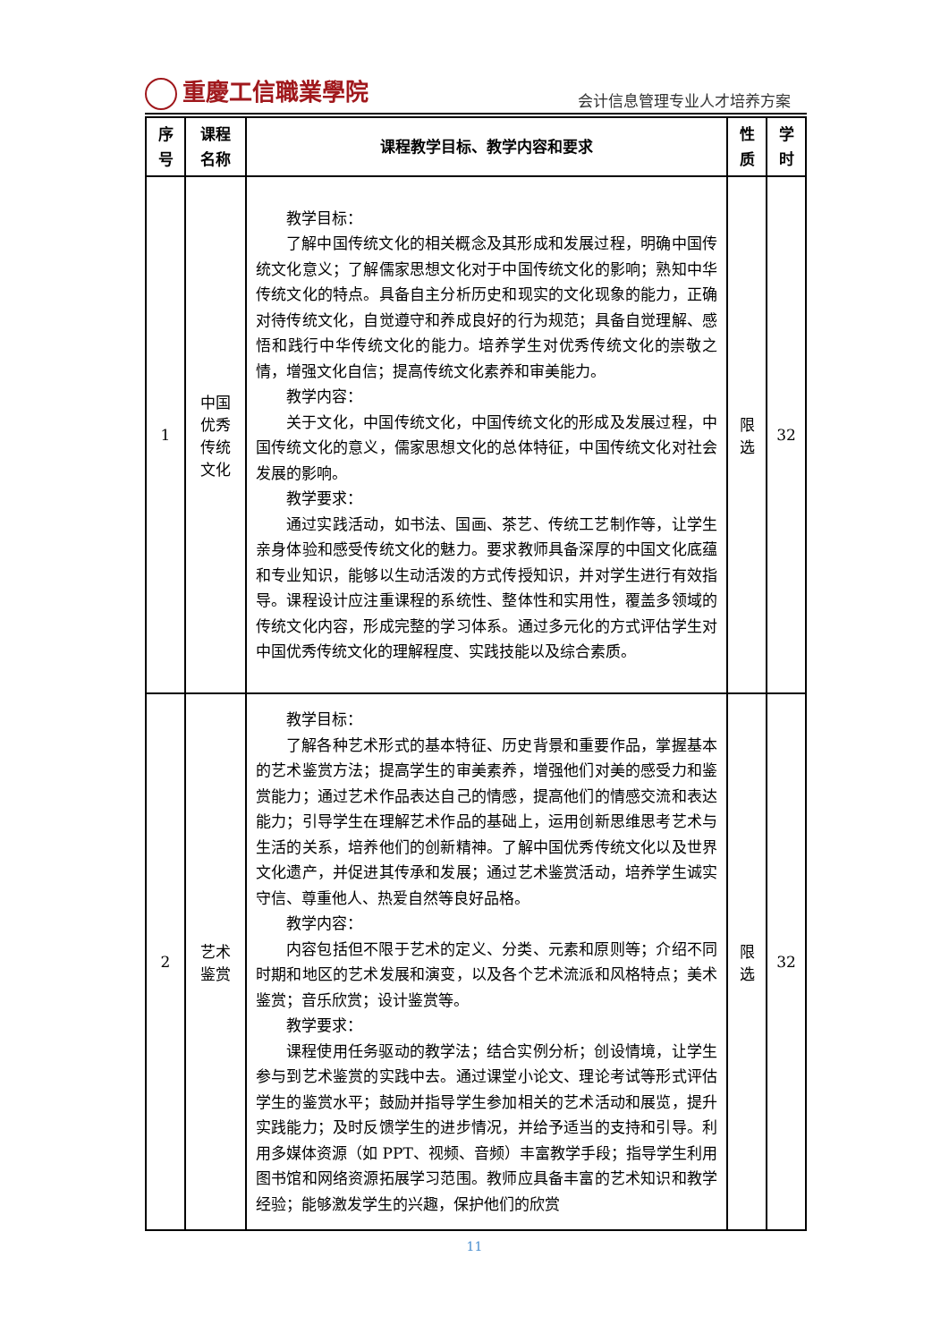重慶工信職業學院
会计信息管理专业人才培养方案
| 序 号 | 课程 名称 | 课程教学目标、教学内容和要求 | 性 质 | 学 时 |
| --- | --- | --- | --- | --- |
| 1 | 中国 优秀 传统 文化 | 教学目标： 了解中国传统文化的相关概念及其形成和发展过程，明确中国传统文化意义；了解儒家思想文化对于中国传统文化的影响；熟知中华传统文化的特点。具备自主分析历史和现实的文化现象的能力，正确对待传统文化，自觉遵守和养成良好的行为规范；具备自觉理解、感悟和践行中华传统文化的能力。培养学生对优秀传统文化的崇敬之情，增强文化自信；提高传统文化素养和审美能力。 教学内容： 关于文化，中国传统文化，中国传统文化的形成及发展过程，中国传统文化的意义，儒家思想文化的总体特征，中国传统文化对社会发展的影响。 教学要求： 通过实践活动，如书法、国画、茶艺、传统工艺制作等，让学生亲身体验和感受传统文化的魅力。要求教师具备深厚的中国文化底蕴和专业知识，能够以生动活泼的方式传授知识，并对学生进行有效指导。课程设计应注重课程的系统性、整体性和实用性，覆盖多领域的传统文化内容，形成完整的学习体系。通过多元化的方式评估学生对中国优秀传统文化的理解程度、实践技能以及综合素质。 | 限 选 | 32 |
| 2 | 艺术 鉴赏 | 教学目标： 了解各种艺术形式的基本特征、历史背景和重要作品，掌握基本的艺术鉴赏方法；提高学生的审美素养，增强他们对美的感受力和鉴赏能力；通过艺术作品表达自己的情感，提高他们的情感交流和表达能力；引导学生在理解艺术作品的基础上，运用创新思维思考艺术与生活的关系，培养他们的创新精神。了解中国优秀传统文化以及世界文化遗产，并促进其传承和发展；通过艺术鉴赏活动，培养学生诚实守信、尊重他人、热爱自然等良好品格。 教学内容： 内容包括但不限于艺术的定义、分类、元素和原则等；介绍不同时期和地区的艺术发展和演变，以及各个艺术流派和风格特点；美术鉴赏；音乐欣赏；设计鉴赏等。 教学要求： 课程使用任务驱动的教学法；结合实例分析；创设情境，让学生参与到艺术鉴赏的实践中去。通过课堂小论文、理论考试等形式评估学生的鉴赏水平；鼓励并指导学生参加相关的艺术活动和展览，提升实践能力；及时反馈学生的进步情况，并给予适当的支持和引导。利用多媒体资源（如 PPT、视频、音频）丰富教学手段；指导学生利用图书馆和网络资源拓展学习范围。教师应具备丰富的艺术知识和教学经验；能够激发学生的兴趣，保护他们的欣赏 | 限 选 | 32 |
11